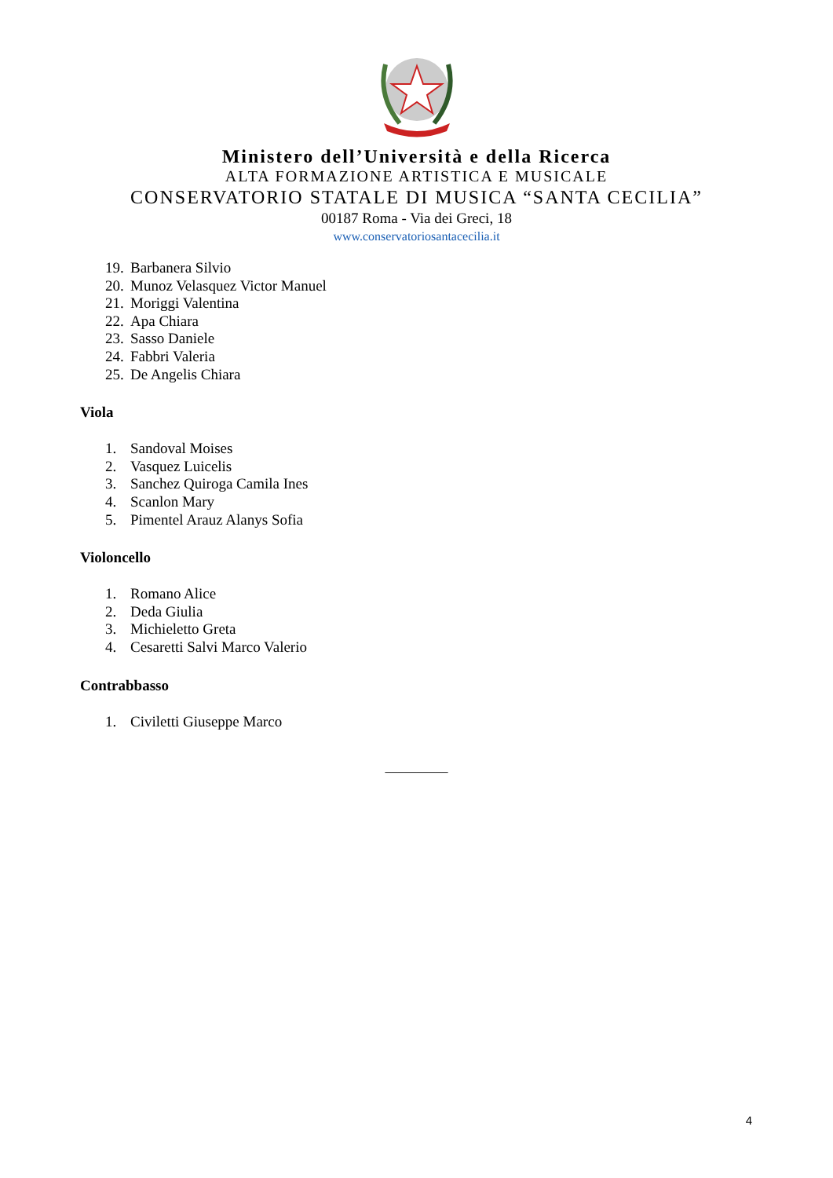Ministero dell’Università e della Ricerca
ALTA FORMAZIONE ARTISTICA E MUSICALE
CONSERVATORIO STATALE DI MUSICA “SANTA CECILIA”
00187 Roma - Via dei Greci, 18
www.conservatoriosantacecilia.it
19. Barbanera Silvio
20. Munoz Velasquez Victor Manuel
21. Moriggi Valentina
22. Apa Chiara
23. Sasso Daniele
24. Fabbri Valeria
25. De Angelis Chiara
Viola
1. Sandoval Moises
2. Vasquez Luicelis
3. Sanchez Quiroga Camila Ines
4. Scanlon Mary
5. Pimentel Arauz Alanys Sofia
Violoncello
1. Romano Alice
2. Deda Giulia
3. Michieletto Greta
4. Cesaretti Salvi Marco Valerio
Contrabbasso
1. Civiletti Giuseppe Marco
__________
4